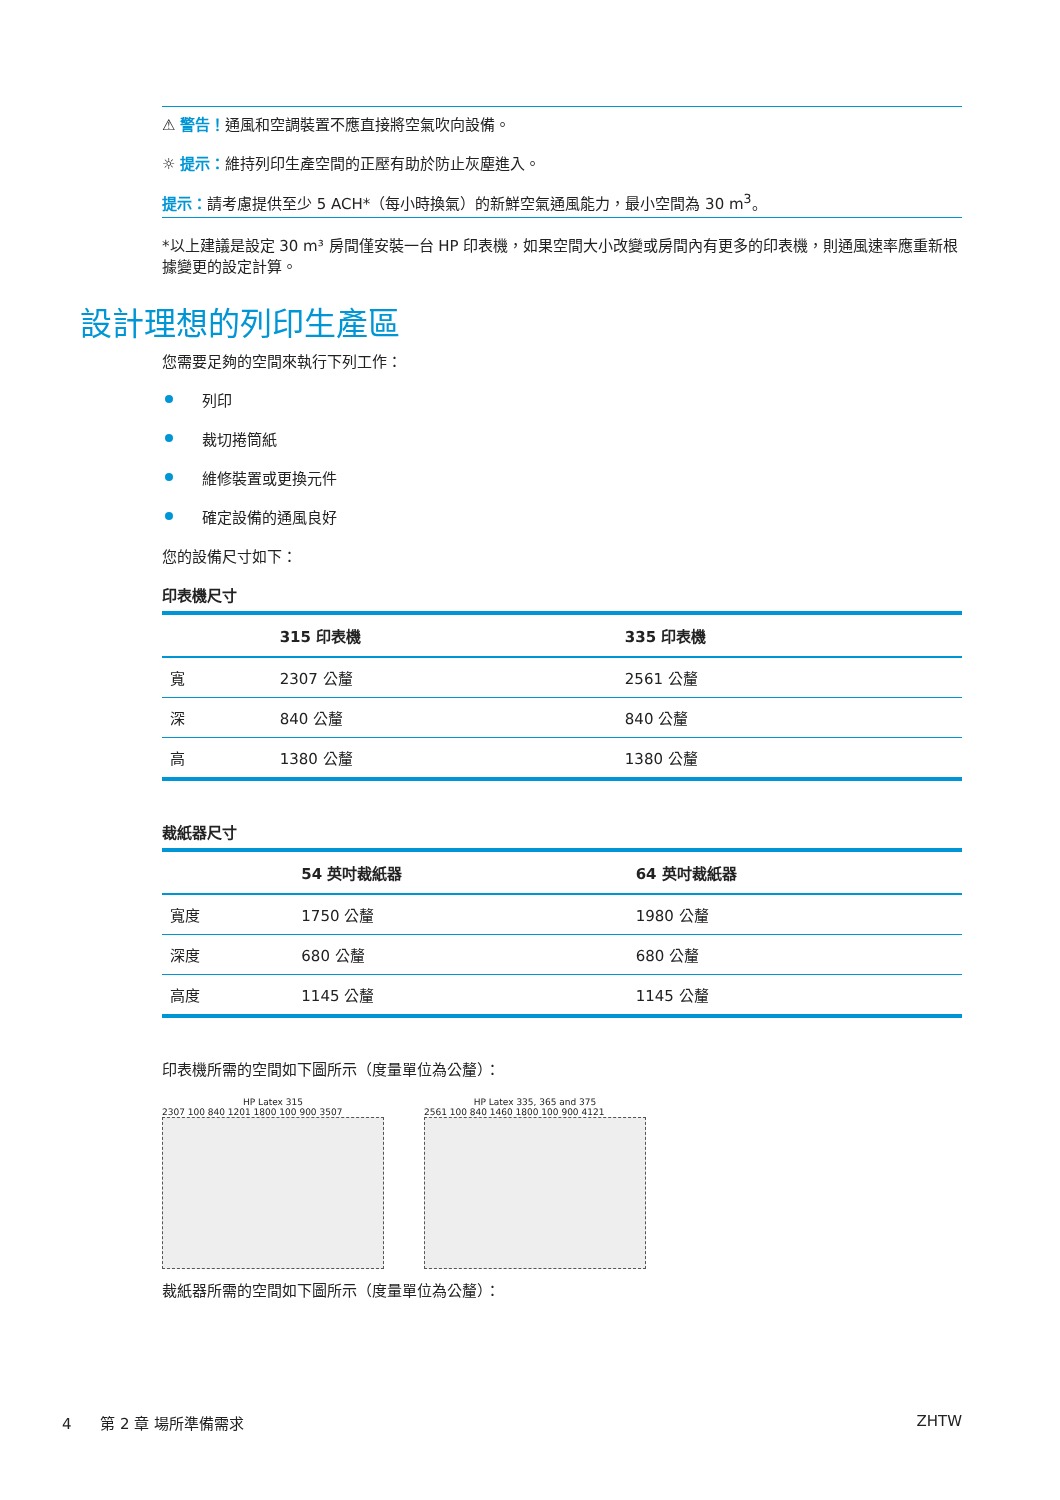⚠ 警告！通風和空調裝置不應直接將空氣吹向設備。
☼ 提示：維持列印生產空間的正壓有助於防止灰塵進入。
提示：請考慮提供至少 5 ACH*（每小時換氣）的新鮮空氣通風能力，最小空間為 30 m<sup>3</sup>。
*以上建議是設定 30 m³ 房間僅安裝一台 HP 印表機，如果空間大小改變或房間內有更多的印表機，則通風速率應重新根據變更的設定計算。
設計理想的列印生產區
您需要足夠的空間來執行下列工作：
列印
裁切捲筒紙
維修裝置或更換元件
確定設備的通風良好
您的設備尺寸如下：
印表機尺寸
| | 315 印表機 | 335 印表機 |
| --- | --- | --- |
| 寬 | 2307 公釐 | 2561 公釐 |
| 深 | 840 公釐 | 840 公釐 |
| 高 | 1380 公釐 | 1380 公釐 |
裁紙器尺寸
| | 54 英吋裁紙器 | 64 英吋裁紙器 |
| --- | --- | --- |
| 寬度 | 1750 公釐 | 1980 公釐 |
| 深度 | 680 公釐 | 680 公釐 |
| 高度 | 1145 公釐 | 1145 公釐 |
印表機所需的空間如下圖所示（度量單位為公釐）：
HP Latex 315
2307 100 840 1201 1800 100 900 3507
HP Latex 335, 365 and 375
2561 100 840 1460 1800 100 900 4121
裁紙器所需的空間如下圖所示（度量單位為公釐）：
4 第 2 章 場所準備需求 ZHTW